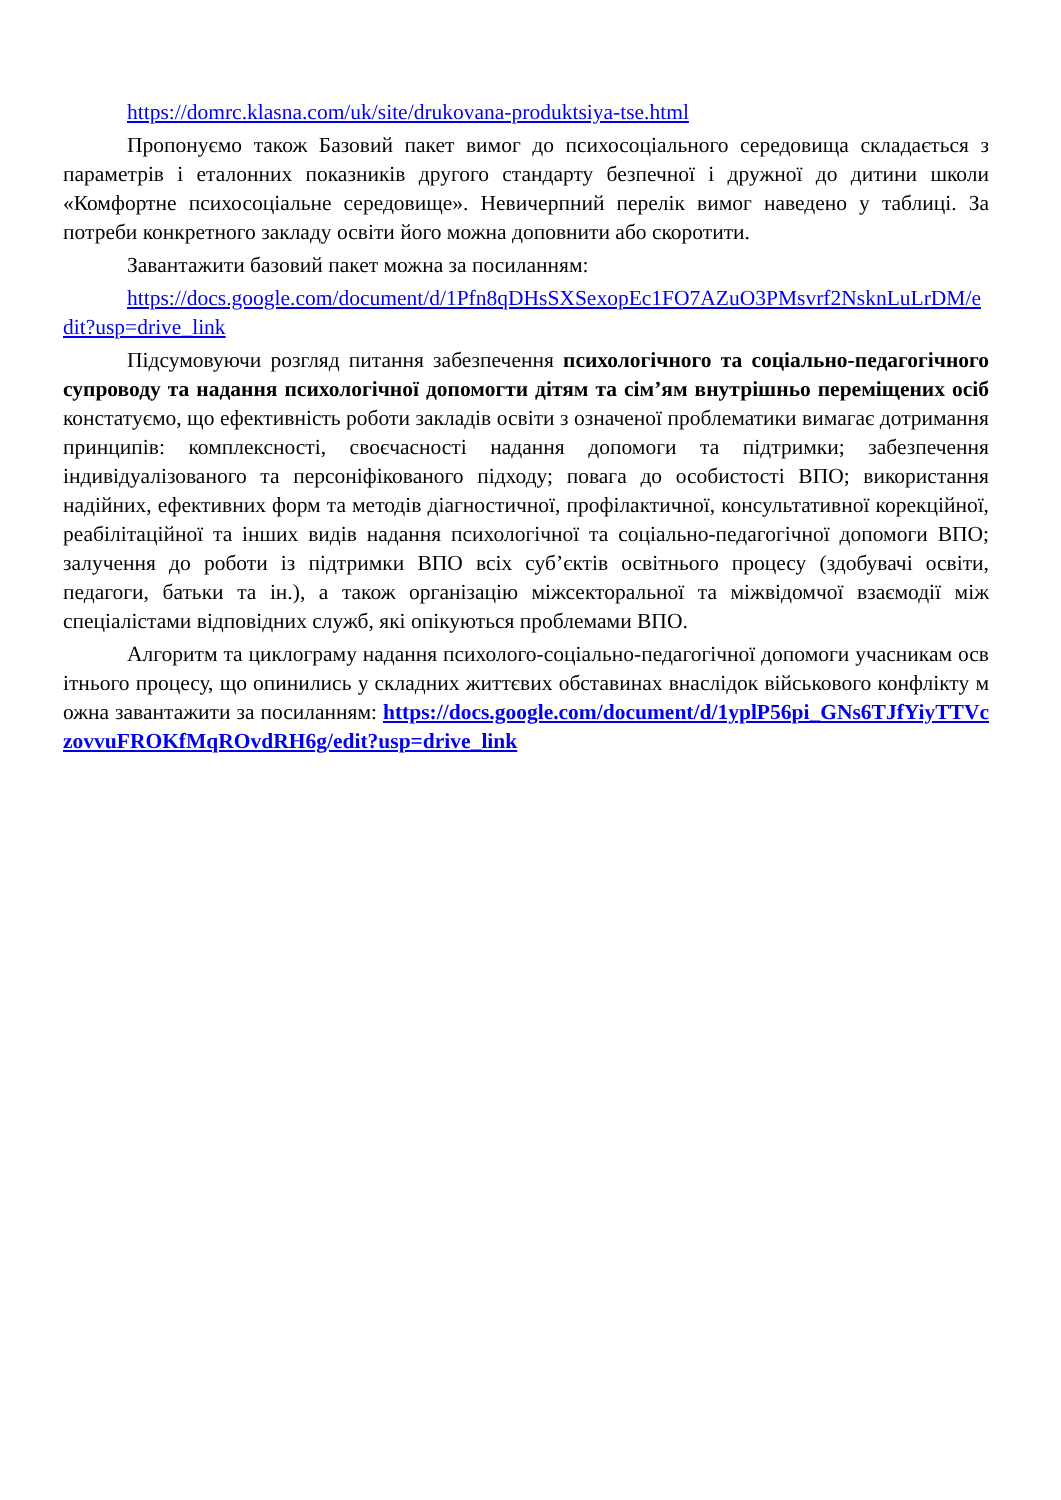https://domrc.klasna.com/uk/site/drukovana-produktsiya-tse.html
Пропонуємо також Базовий пакет вимог до психосоціального середовища складається з параметрів і еталонних показників другого стандарту безпечної і дружної до дитини школи «Комфортне психосоціальне середовище». Невичерпний перелік вимог наведено у таблиці. За потреби конкретного закладу освіти його можна доповнити або скоротити.
Завантажити базовий пакет можна за посиланням:
https://docs.google.com/document/d/1Pfn8qDHsSXSexopEc1FO7AZuO3PMsvrf2NsknLuLrDM/edit?usp=drive_link
Підсумовуючи розгляд питання забезпечення психологічного та соціально-педагогічного супроводу та надання психологічної допомогти дітям та сім’ям внутрішньо переміщених осіб констатуємо, що ефективність роботи закладів освіти з означеної проблематики вимагає дотримання принципів: комплексності, своєчасності надання допомоги та підтримки; забезпечення індивідуалізованого та персоніфікованого підходу; повага до особистості ВПО; використання надійних, ефективних форм та методів діагностичної, профілактичної, консультативної корекційної, реабілітаційної та інших видів надання психологічної та соціально-педагогічної допомоги ВПО; залучення до роботи із підтримки ВПО всіх суб’єктів освітнього процесу (здобувачі освіти, педагоги, батьки та ін.), а також організацію міжсекторальної та міжвідомчої взаємодії між спеціалістами відповідних служб, які опікуються проблемами ВПО.
Алгоритм та циклограму надання психолого-соціально-педагогічної допомоги учасникам освітнього процесу, що опинились у складних життєвих обставинах внаслідок військового конфлікту можна завантажити за посиланням: https://docs.google.com/document/d/1yplP56pi_GNs6TJfYiyTTVczovvuFROKfMqROvdRH6g/edit?usp=drive_link